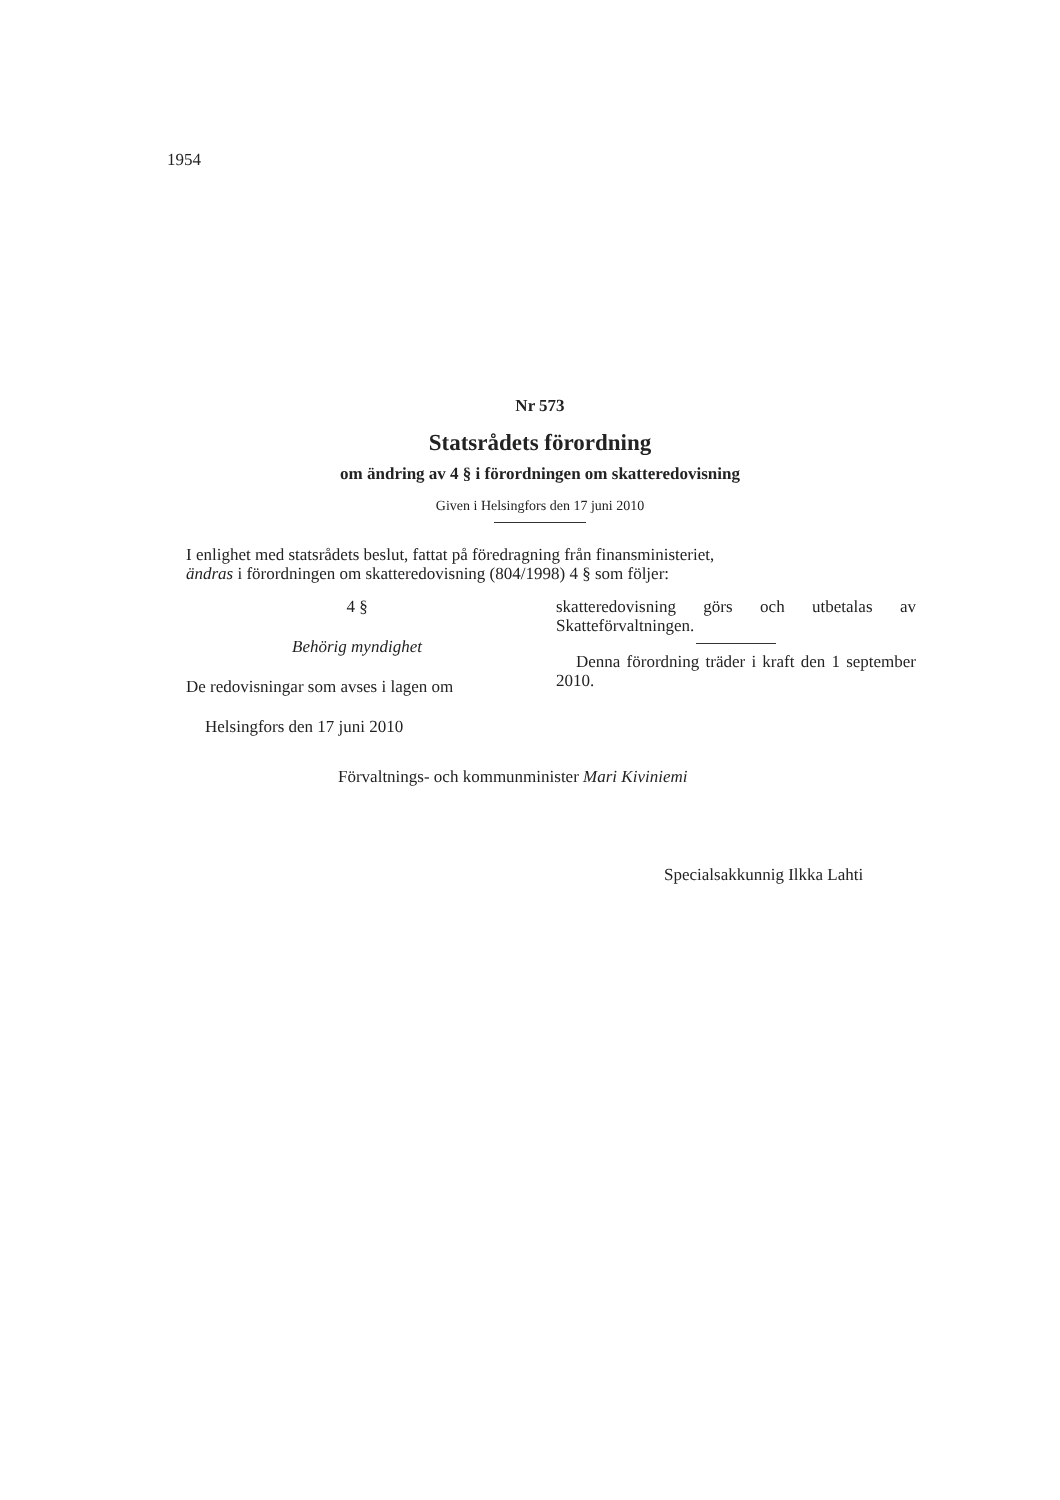1954
Nr 573
Statsrådets förordning
om ändring av 4 § i förordningen om skatteredovisning
Given i Helsingfors den 17 juni 2010
I enlighet med statsrådets beslut, fattat på föredragning från finansministeriet,
ändras i förordningen om skatteredovisning (804/1998) 4 § som följer:
4 §
Behörig myndighet
De redovisningar som avses i lagen om
skatteredovisning görs och utbetalas av Skatteförvaltningen.
Denna förordning träder i kraft den 1 september 2010.
Helsingfors den 17 juni 2010
Förvaltnings- och kommunminister Mari Kiviniemi
Specialsakkunnig Ilkka Lahti